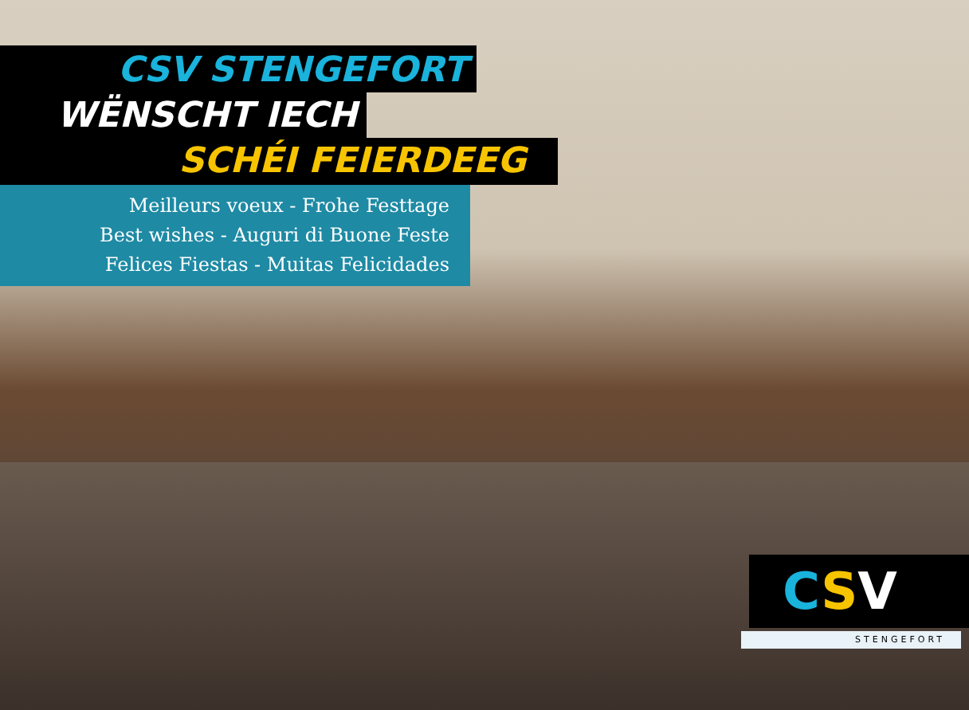CSV STENGEFORT
WËNSCHT IECH
SCHÉI FEIERDEEG
Meilleurs voeux - Frohe Festtage
Best wishes - Auguri di Buone Feste
Felices Fiestas - Muitas Felicidades
C S V
STENGEFORT